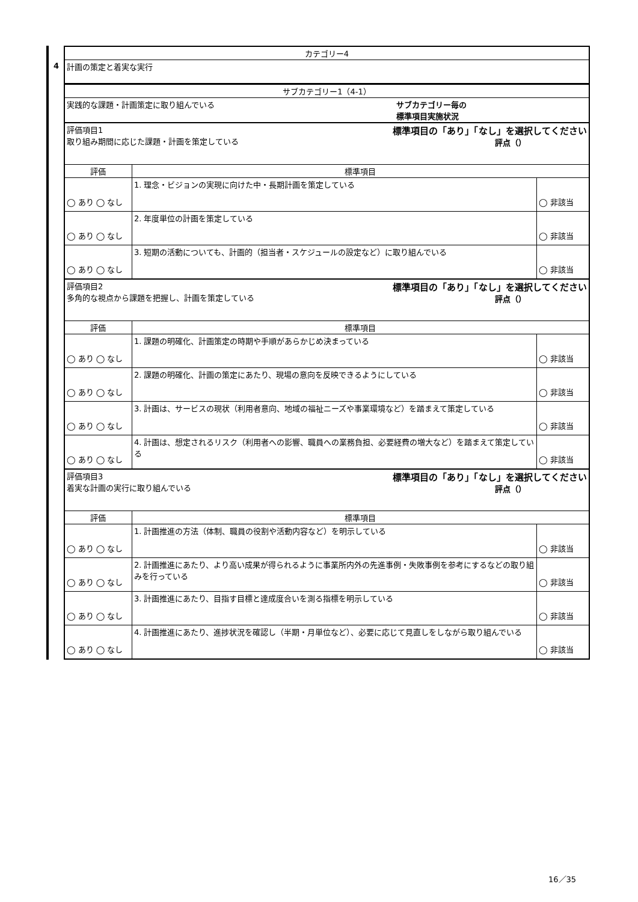4
| カテゴリー4 | | |
| --- | --- | --- |
| 計画の策定と着実な実行 | | |
| サブカテゴリー1（4-1） | | |
| 実践的な課題・計画策定に取り組んでいる サブカテゴリー毎の 標準項目実施状況 | | |
| 評価項目1 取り組み期間に応じた課題・計画を策定している 標準項目の「あり」「なし」を選択してください 評点（） | | |
| 評価 | 標準項目 | |
| ◯ あり ◯ なし | 1. 理念・ビジョンの実現に向けた中・長期計画を策定している | ◯ 非該当 |
| ◯ あり ◯ なし | 2. 年度単位の計画を策定している | ◯ 非該当 |
| ◯ あり ◯ なし | 3. 短期の活動についても、計画的（担当者・スケジュールの設定など）に取り組んでいる | ◯ 非該当 |
| 評価項目2 多角的な視点から課題を把握し、計画を策定している 標準項目の「あり」「なし」を選択してください 評点（） | | |
| 評価 | 標準項目 | |
| ◯ あり ◯ なし | 1. 課題の明確化、計画策定の時期や手順があらかじめ決まっている | ◯ 非該当 |
| ◯ あり ◯ なし | 2. 課題の明確化、計画の策定にあたり、現場の意向を反映できるようにしている | ◯ 非該当 |
| ◯ あり ◯ なし | 3. 計画は、サービスの現状（利用者意向、地域の福祉ニーズや事業環境など）を踏まえて策定している | ◯ 非該当 |
| ◯ あり ◯ なし | 4. 計画は、想定されるリスク（利用者への影響、職員への業務負担、必要経費の増大など）を踏まえて策定している | ◯ 非該当 |
| 評価項目3 着実な計画の実行に取り組んでいる 標準項目の「あり」「なし」を選択してください 評点（） | | |
| 評価 | 標準項目 | |
| ◯ あり ◯ なし | 1. 計画推進の方法（体制、職員の役割や活動内容など）を明示している | ◯ 非該当 |
| ◯ あり ◯ なし | 2. 計画推進にあたり、より高い成果が得られるように事業所内外の先進事例・失敗事例を参考にするなどの取り組みを行っている | ◯ 非該当 |
| ◯ あり ◯ なし | 3. 計画推進にあたり、目指す目標と達成度合いを測る指標を明示している | ◯ 非該当 |
| ◯ あり ◯ なし | 4. 計画推進にあたり、進捗状況を確認し（半期・月単位など）、必要に応じて見直しをしながら取り組んでいる | ◯ 非該当 |
16／35